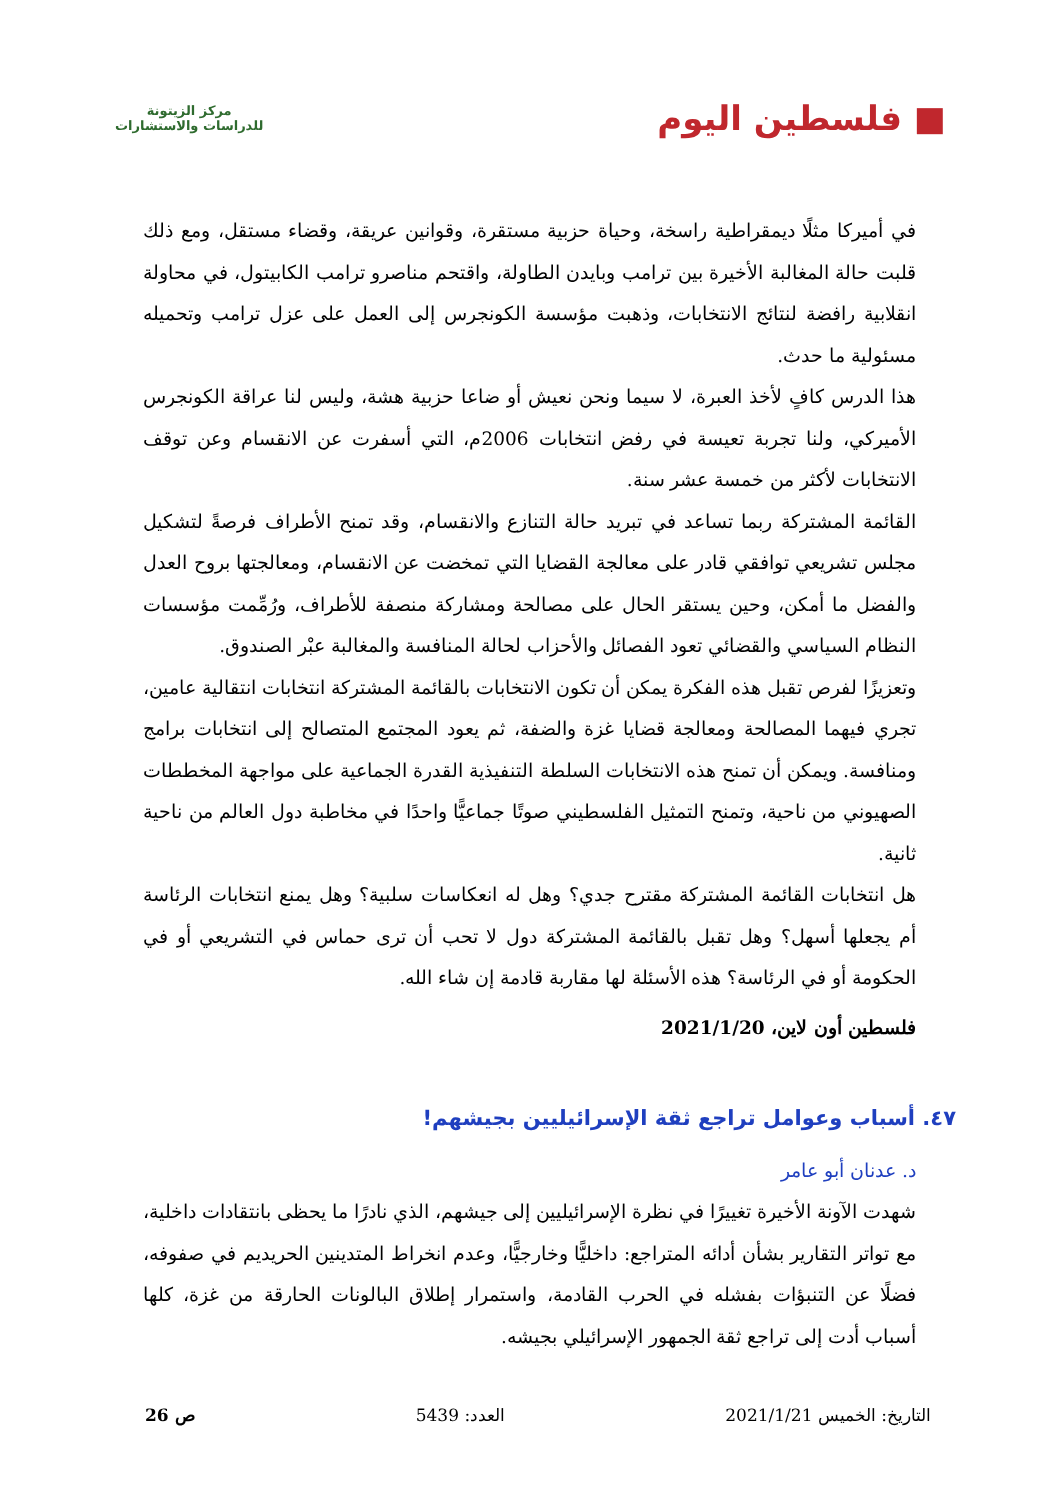■ فلسطين اليوم
مركز الزيتونة
للدراسات والاستشارات
في أميركا مثلًا ديمقراطية راسخة، وحياة حزبية مستقرة، وقوانين عريقة، وقضاء مستقل، ومع ذلك قلبت حالة المغالبة الأخيرة بين ترامب وبايدن الطاولة، واقتحم مناصرو ترامب الكابيتول، في محاولة انقلابية رافضة لنتائج الانتخابات، وذهبت مؤسسة الكونجرس إلى العمل على عزل ترامب وتحميله مسئولية ما حدث.
هذا الدرس كافٍ لأخذ العبرة، لا سيما ونحن نعيش أو ضاعا حزبية هشة، وليس لنا عراقة الكونجرس الأميركي، ولنا تجربة تعيسة في رفض انتخابات 2006م، التي أسفرت عن الانقسام وعن توقف الانتخابات لأكثر من خمسة عشر سنة.
القائمة المشتركة ربما تساعد في تبريد حالة التنازع والانقسام، وقد تمنح الأطراف فرصةً لتشكيل مجلس تشريعي توافقي قادر على معالجة القضايا التي تمخضت عن الانقسام، ومعالجتها بروح العدل والفضل ما أمكن، وحين يستقر الحال على مصالحة ومشاركة منصفة للأطراف، ورُمِّمت مؤسسات النظام السياسي والقضائي تعود الفصائل والأحزاب لحالة المنافسة والمغالبة عبْر الصندوق.
وتعزيزًا لفرص تقبل هذه الفكرة يمكن أن تكون الانتخابات بالقائمة المشتركة انتخابات انتقالية عامين، تجري فيهما المصالحة ومعالجة قضايا غزة والضفة، ثم يعود المجتمع المتصالح إلى انتخابات برامج ومنافسة. ويمكن أن تمنح هذه الانتخابات السلطة التنفيذية القدرة الجماعية على مواجهة المخططات الصهيوني من ناحية، وتمنح التمثيل الفلسطيني صوتًا جماعيًّا واحدًا في مخاطبة دول العالم من ناحية ثانية.
هل انتخابات القائمة المشتركة مقترح جدي؟ وهل له انعكاسات سلبية؟ وهل يمنع انتخابات الرئاسة أم يجعلها أسهل؟ وهل تقبل بالقائمة المشتركة دول لا تحب أن ترى حماس في التشريعي أو في الحكومة أو في الرئاسة؟ هذه الأسئلة لها مقاربة قادمة إن شاء الله.
فلسطين أون لاين، 2021/1/20
٤٧. أسباب وعوامل تراجع ثقة الإسرائيليين بجيشهم!
د. عدنان أبو عامر
شهدت الآونة الأخيرة تغييرًا في نظرة الإسرائيليين إلى جيشهم، الذي نادرًا ما يحظى بانتقادات داخلية، مع تواتر التقارير بشأن أدائه المتراجع: داخليًّا وخارجيًّا، وعدم انخراط المتدينين الحريديم في صفوفه، فضلًا عن التنبؤات بفشله في الحرب القادمة، واستمرار إطلاق البالونات الحارقة من غزة، كلها أسباب أدت إلى تراجع ثقة الجمهور الإسرائيلي بجيشه.
التاريخ: الخميس 2021/1/21 العدد: 5439 ص 26